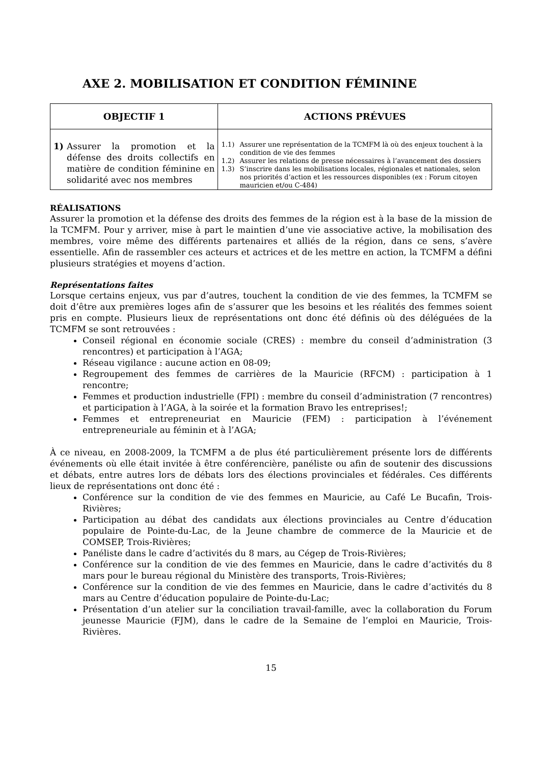AXE 2. MOBILISATION ET CONDITION FÉMININE
| OBJECTIF 1 | ACTIONS PRÉVUES |
| --- | --- |
| 1) Assurer la promotion et la défense des droits collectifs en matière de condition féminine en solidarité avec nos membres | 1.1) Assurer une représentation de la TCMFM là où des enjeux touchent à la condition de vie des femmes 1.2) Assurer les relations de presse nécessaires à l’avancement des dossiers 1.3) S’inscrire dans les mobilisations locales, régionales et nationales, selon nos priorités d’action et les ressources disponibles (ex : Forum citoyen mauricien et/ou C-484) |
RÉALISATIONS
Assurer la promotion et la défense des droits des femmes de la région est à la base de la mission de la TCMFM. Pour y arriver, mise à part le maintien d’une vie associative active, la mobilisation des membres, voire même des différents partenaires et alliés de la région, dans ce sens, s’avère essentielle. Afin de rassembler ces acteurs et actrices et de les mettre en action, la TCMFM a défini plusieurs stratégies et moyens d’action.
Représentations faites
Lorsque certains enjeux, vus par d’autres, touchent la condition de vie des femmes, la TCMFM se doit d’être aux premières loges afin de s’assurer que les besoins et les réalités des femmes soient pris en compte. Plusieurs lieux de représentations ont donc été définis où des déléguées de la TCMFM se sont retrouvées :
Conseil régional en économie sociale (CRES) : membre du conseil d’administration (3 rencontres) et participation à l’AGA;
Réseau vigilance : aucune action en 08-09;
Regroupement des femmes de carrières de la Mauricie (RFCM) : participation à 1 rencontre;
Femmes et production industrielle (FPI) : membre du conseil d’administration (7 rencontres) et participation à l’AGA, à la soirée et la formation Bravo les entreprises!;
Femmes et entrepreneuriat en Mauricie (FEM) : participation à l’événement entrepreneuriale au féminin et à l’AGA;
À ce niveau, en 2008-2009, la TCMFM a de plus été particulièrement présente lors de différents événements où elle était invitée à être conférencière, panéliste ou afin de soutenir des discussions et débats, entre autres lors de débats lors des élections provinciales et fédérales. Ces différents lieux de représentations ont donc été :
Conférence sur la condition de vie des femmes en Mauricie, au Café Le Bucafin, Trois-Rivières;
Participation au débat des candidats aux élections provinciales au Centre d’éducation populaire de Pointe-du-Lac, de la Jeune chambre de commerce de la Mauricie et de COMSEP, Trois-Rivières;
Panéliste dans le cadre d’activités du 8 mars, au Cégep de Trois-Rivières;
Conférence sur la condition de vie des femmes en Mauricie, dans le cadre d’activités du 8 mars pour le bureau régional du Ministère des transports, Trois-Rivières;
Conférence sur la condition de vie des femmes en Mauricie, dans le cadre d’activités du 8 mars au Centre d’éducation populaire de Pointe-du-Lac;
Présentation d’un atelier sur la conciliation travail-famille, avec la collaboration du Forum jeunesse Mauricie (FJM), dans le cadre de la Semaine de l’emploi en Mauricie, Trois-Rivières.
15